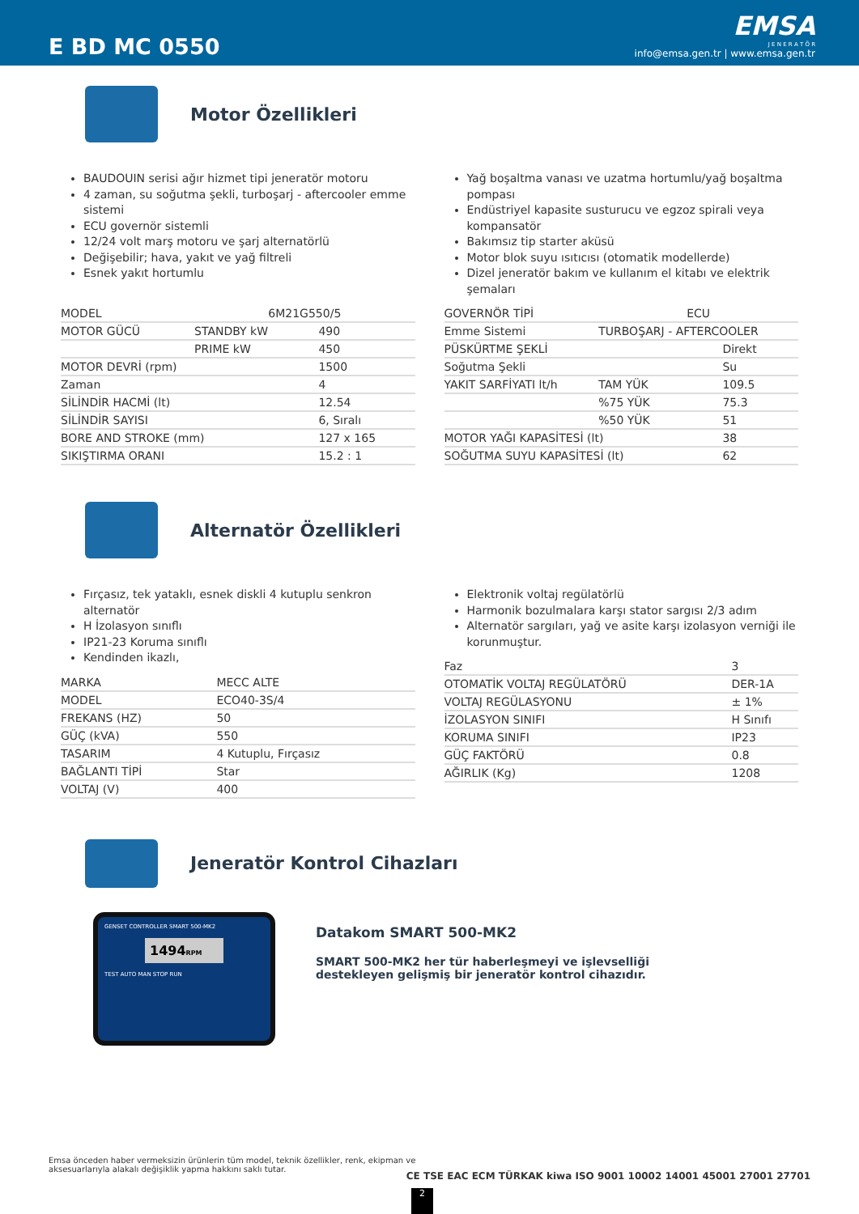E BD MC 0550
EMSA
J E N E R A T Ö R
info@emsa.gen.tr | www.emsa.gen.tr
Motor Özellikleri
BAUDOUIN serisi ağır hizmet tipi jeneratör motoru
4 zaman, su soğutma şekli, turboşarj - aftercooler emme sistemi
ECU governör sistemli
12/24 volt marş motoru ve şarj alternatörlü
Değişebilir; hava, yakıt ve yağ filtreli
Esnek yakıt hortumlu
Yağ boşaltma vanası ve uzatma hortumlu/yağ boşaltma pompası
Endüstriyel kapasite susturucu ve egzoz spirali veya kompansatör
Bakımsız tip starter aküsü
Motor blok suyu ısıtıcısı (otomatik modellerde)
Dizel jeneratör bakım ve kullanım el kitabı ve elektrik şemaları
| MODEL | 6M21G550/5 | |
| MOTOR GÜCÜ | STANDBY kW | 490 |
| | PRIME kW | 450 |
| MOTOR DEVRİ (rpm) | | 1500 |
| Zaman | | 4 |
| SİLİNDİR HACMİ (lt) | | 12.54 |
| SİLİNDİR SAYISI | | 6, Sıralı |
| BORE AND STROKE (mm) | | 127 x 165 |
| SIKIŞTIRMA ORANI | | 15.2 : 1 |
| GOVERNÖR TİPİ | ECU | |
| Emme Sistemi | TURBOŞARJ - AFTERCOOLER | |
| PÜSKÜRTME ŞEKLİ | | Direkt |
| Soğutma Şekli | | Su |
| YAKIT SARFİYATI lt/h | TAM YÜK | 109.5 |
| | %75 YÜK | 75.3 |
| | %50 YÜK | 51 |
| MOTOR YAĞI KAPASİTESİ (lt) | | 38 |
| SOĞUTMA SUYU KAPASİTESİ (lt) | | 62 |
Alternatör Özellikleri
Fırçasız, tek yataklı, esnek diskli 4 kutuplu senkron alternatör
H İzolasyon sınıflı
IP21-23 Koruma sınıflı
Kendinden ikazlı,
| MARKA | MECC ALTE |
| MODEL | ECO40-3S/4 |
| FREKANS (HZ) | 50 |
| GÜÇ (kVA) | 550 |
| TASARIM | 4 Kutuplu, Fırçasız |
| BAĞLANTI TİPİ | Star |
| VOLTAJ (V) | 400 |
Elektronik voltaj regülatörlü
Harmonik bozulmalara karşı stator sargısı 2/3 adım
Alternatör sargıları, yağ ve asite karşı izolasyon verniği ile korunmuştur.
| Faz | 3 |
| OTOMATİK VOLTAJ REGÜLATÖRÜ | DER-1A |
| VOLTAJ REGÜLASYONU | ± 1% |
| İZOLASYON SINIFI | H Sınıfı |
| KORUMA SINIFI | IP23 |
| GÜÇ FAKTÖRÜ | 0.8 |
| AĞIRLIK (Kg) | 1208 |
Jeneratör Kontrol Cihazları
GENSET CONTROLLER SMART 500-MK2
1494RPM
TEST AUTO MAN STOP RUN
Datakom SMART 500-MK2
SMART 500-MK2 her tür haberleşmeyi ve işlevselliği
destekleyen gelişmiş bir jeneratör kontrol cihazıdır.
Emsa önceden haber vermeksizin ürünlerin tüm model, teknik özellikler, renk, ekipman ve aksesuarlarıyla alakalı değişiklik yapma hakkını saklı tutar.
CE TSE EAC ECM TÜRKAK kiwa ISO 9001 10002 14001 45001 27001 27701
2